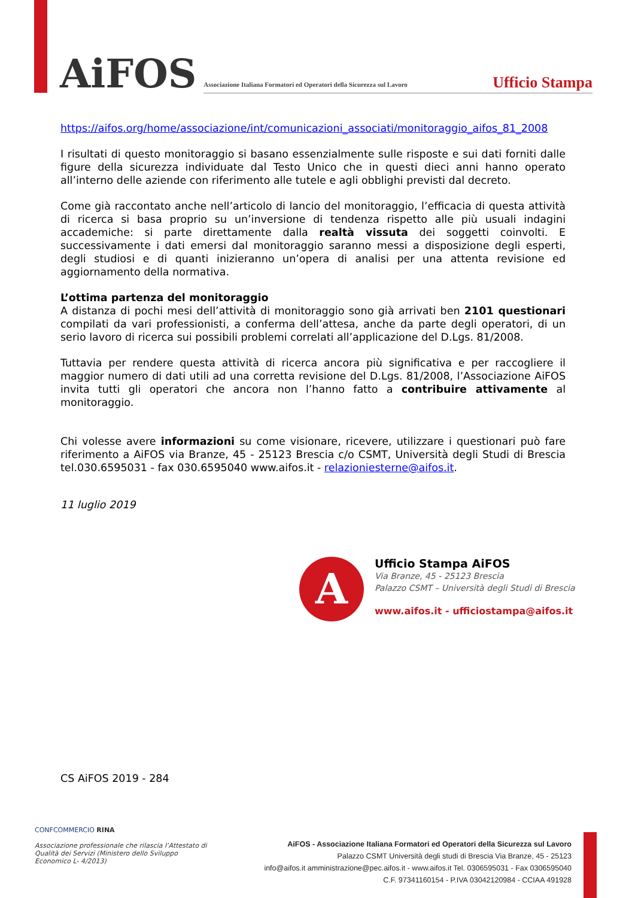AiFOS
Associazione Italiana Formatori ed Operatori della Sicurezza sul Lavoro
Ufficio Stampa
https://aifos.org/home/associazione/int/comunicazioni_associati/monitoraggio_aifos_81_2008
I risultati di questo monitoraggio si basano essenzialmente sulle risposte e sui dati forniti dalle figure della sicurezza individuate dal Testo Unico che in questi dieci anni hanno operato all’interno delle aziende con riferimento alle tutele e agli obblighi previsti dal decreto.
Come già raccontato anche nell’articolo di lancio del monitoraggio, l’efficacia di questa attività di ricerca si basa proprio su un’inversione di tendenza rispetto alle più usuali indagini accademiche: si parte direttamente dalla realtà vissuta dei soggetti coinvolti. E successivamente i dati emersi dal monitoraggio saranno messi a disposizione degli esperti, degli studiosi e di quanti inizieranno un’opera di analisi per una attenta revisione ed aggiornamento della normativa.
L’ottima partenza del monitoraggio
A distanza di pochi mesi dell’attività di monitoraggio sono già arrivati ben 2101 questionari compilati da vari professionisti, a conferma dell’attesa, anche da parte degli operatori, di un serio lavoro di ricerca sui possibili problemi correlati all’applicazione del D.Lgs. 81/2008.
Tuttavia per rendere questa attività di ricerca ancora più significativa e per raccogliere il maggior numero di dati utili ad una corretta revisione del D.Lgs. 81/2008, l’Associazione AiFOS invita tutti gli operatori che ancora non l’hanno fatto a contribuire attivamente al monitoraggio.
Chi volesse avere informazioni su come visionare, ricevere, utilizzare i questionari può fare riferimento a AiFOS via Branze, 45 - 25123 Brescia c/o CSMT, Università degli Studi di Brescia tel.030.6595031 - fax 030.6595040 www.aifos.it - relazioniesterne@aifos.it.
11 luglio 2019
A
Ufficio Stampa AiFOS
Via Branze, 45 - 25123 Brescia
Palazzo CSMT – Università degli Studi di Brescia
www.aifos.it - ufficiostampa@aifos.it
CS AiFOS 2019 - 284
CONFCOMMERCIO RINA
Associazione professionale che rilascia l’Attestato di Qualità dei Servizi (Ministero dello Sviluppo Economico L- 4/2013)
AiFOS - Associazione Italiana Formatori ed Operatori della Sicurezza sul Lavoro
Palazzo CSMT Università degli studi di Brescia Via Branze, 45 - 25123
info@aifos.it amministrazione@pec.aifos.it - www.aifos.it Tel. 0306595031 - Fax 0306595040
C.F. 97341160154 - P.IVA 03042120984 - CCIAA 491928